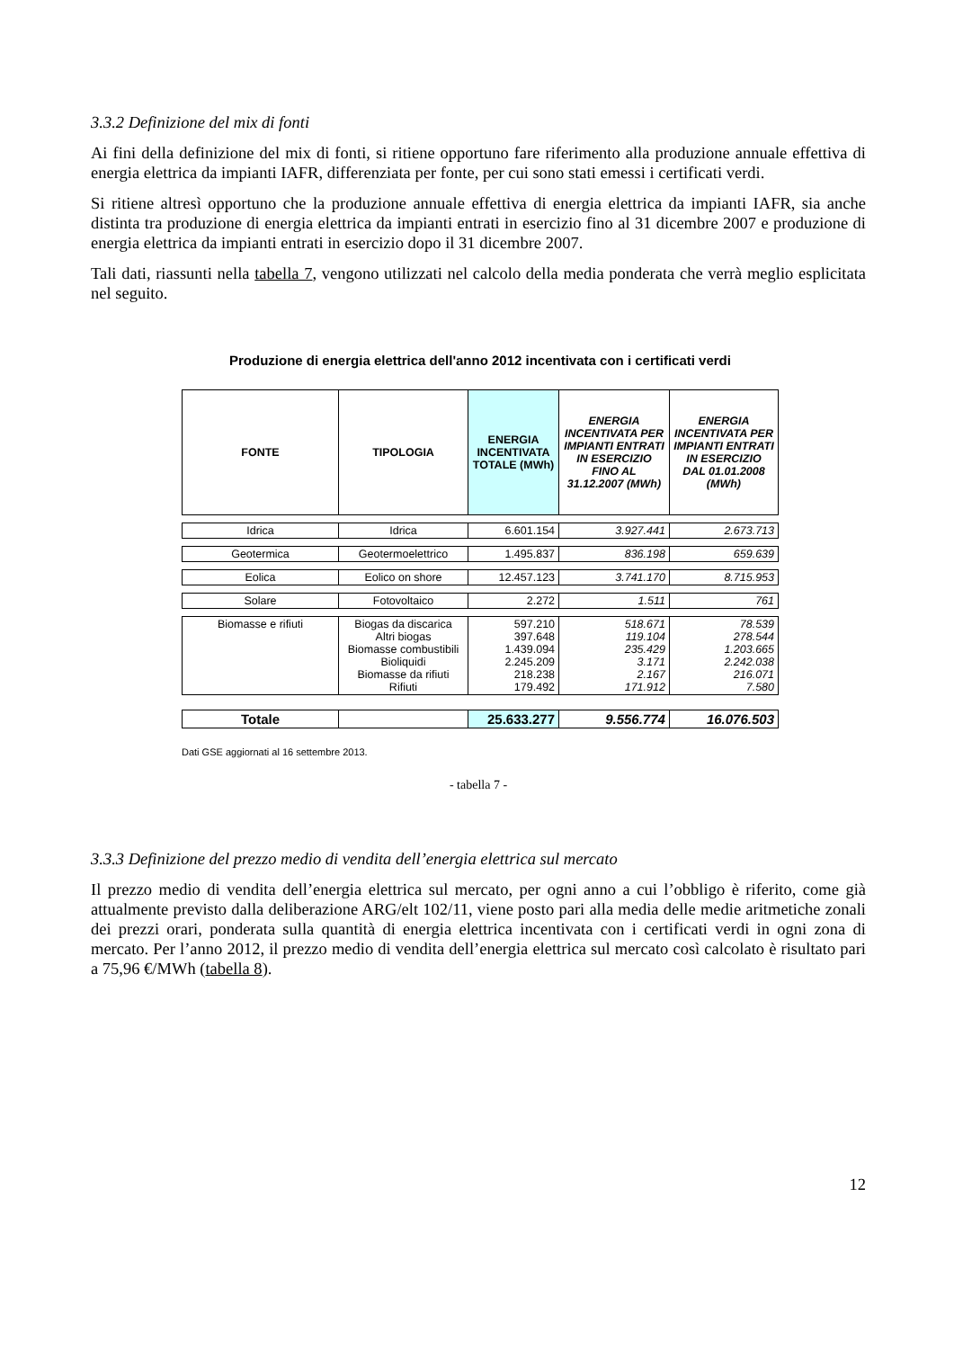3.3.2 Definizione del mix di fonti
Ai fini della definizione del mix di fonti, si ritiene opportuno fare riferimento alla produzione annuale effettiva di energia elettrica da impianti IAFR, differenziata per fonte, per cui sono stati emessi i certificati verdi.
Si ritiene altresì opportuno che la produzione annuale effettiva di energia elettrica da impianti IAFR, sia anche distinta tra produzione di energia elettrica da impianti entrati in esercizio fino al 31 dicembre 2007 e produzione di energia elettrica da impianti entrati in esercizio dopo il 31 dicembre 2007.
Tali dati, riassunti nella tabella 7, vengono utilizzati nel calcolo della media ponderata che verrà meglio esplicitata nel seguito.
Produzione di energia elettrica dell'anno 2012 incentivata con i certificati verdi
| FONTE | TIPOLOGIA | ENERGIA INCENTIVATA TOTALE (MWh) | ENERGIA INCENTIVATA PER IMPIANTI ENTRATI IN ESERCIZIO FINO AL 31.12.2007 (MWh) | ENERGIA INCENTIVATA PER IMPIANTI ENTRATI IN ESERCIZIO DAL 01.01.2008 (MWh) |
| --- | --- | --- | --- | --- |
| Idrica | Idrica | 6.601.154 | 3.927.441 | 2.673.713 |
| Geotermica | Geotermoelettrico | 1.495.837 | 836.198 | 659.639 |
| Eolica | Eolico on shore | 12.457.123 | 3.741.170 | 8.715.953 |
| Solare | Fotovoltaico | 2.272 | 1.511 | 761 |
| Biomasse e rifiuti | Biogas da discarica Altri biogas Biomasse combustibili Bioliquidi Biomasse da rifiuti Rifiuti | 597.210 397.648 1.439.094 2.245.209 218.238 179.492 | 518.671 119.104 235.429 3.171 2.167 171.912 | 78.539 278.544 1.203.665 2.242.038 216.071 7.580 |
| Totale | | 25.633.277 | 9.556.774 | 16.076.503 |
Dati GSE aggiornati al 16 settembre 2013.
- tabella 7 -
3.3.3 Definizione del prezzo medio di vendita dell’energia elettrica sul mercato
Il prezzo medio di vendita dell’energia elettrica sul mercato, per ogni anno a cui l’obbligo è riferito, come già attualmente previsto dalla deliberazione ARG/elt 102/11, viene posto pari alla media delle medie aritmetiche zonali dei prezzi orari, ponderata sulla quantità di energia elettrica incentivata con i certificati verdi in ogni zona di mercato. Per l’anno 2012, il prezzo medio di vendita dell’energia elettrica sul mercato così calcolato è risultato pari a 75,96 €/MWh (tabella 8).
12